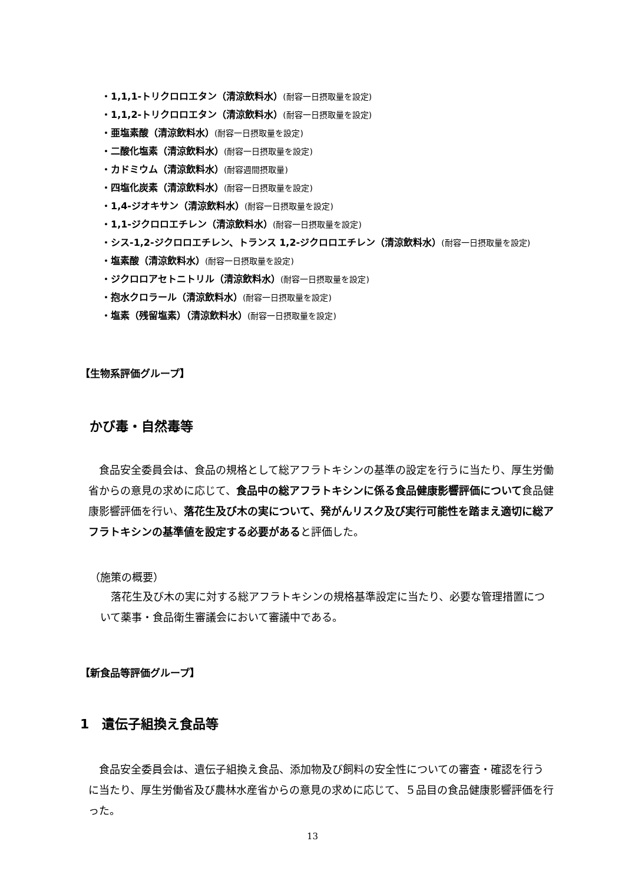・1,1,1-トリクロロエタン（清涼飲料水）(耐容一日摂取量を設定)
・1,1,2-トリクロロエタン（清涼飲料水）(耐容一日摂取量を設定)
・亜塩素酸（清涼飲料水）(耐容一日摂取量を設定)
・二酸化塩素（清涼飲料水）(耐容一日摂取量を設定)
・カドミウム（清涼飲料水）(耐容週間摂取量)
・四塩化炭素（清涼飲料水）(耐容一日摂取量を設定)
・1,4-ジオキサン（清涼飲料水）(耐容一日摂取量を設定)
・1,1-ジクロロエチレン（清涼飲料水）(耐容一日摂取量を設定)
・シス-1,2-ジクロロエチレン、トランス 1,2-ジクロロエチレン（清涼飲料水）(耐容一日摂取量を設定)
・塩素酸（清涼飲料水）(耐容一日摂取量を設定)
・ジクロロアセトニトリル（清涼飲料水）(耐容一日摂取量を設定)
・抱水クロラール（清涼飲料水）(耐容一日摂取量を設定)
・塩素（残留塩素）（清涼飲料水）(耐容一日摂取量を設定)
【生物系評価グループ】
かび毒・自然毒等
　食品安全委員会は、食品の規格として総アフラトキシンの基準の設定を行うに当たり、厚生労働省からの意見の求めに応じて、食品中の総アフラトキシンに係る食品健康影響評価について食品健康影響評価を行い、落花生及び木の実について、発がんリスク及び実行可能性を踏まえ適切に総アフラトキシンの基準値を設定する必要があると評価した。
（施策の概要）
　落花生及び木の実に対する総アフラトキシンの規格基準設定に当たり、必要な管理措置について薬事・食品衛生審議会において審議中である。
【新食品等評価グループ】
1　遺伝子組換え食品等
　食品安全委員会は、遺伝子組換え食品、添加物及び飼料の安全性についての審査・確認を行うに当たり、厚生労働省及び農林水産省からの意見の求めに応じて、５品目の食品健康影響評価を行った。
13